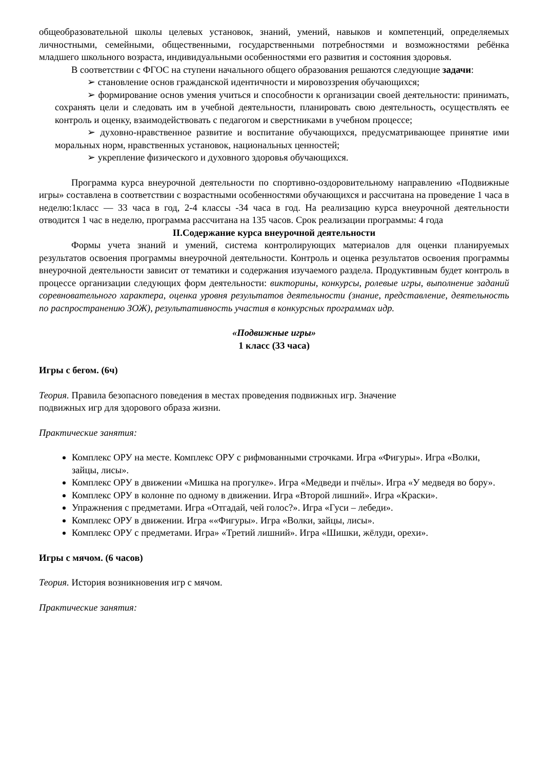общеобразовательной школы целевых установок, знаний, умений, навыков и компетенций, определяемых личностными, семейными, общественными, государственными потребностями и возможностями ребёнка младшего школьного возраста, индивидуальными особенностями его развития и состояния здоровья.
В соответствии с ФГОС на ступени начального общего образования решаются следующие задачи:
➢ становление основ гражданской идентичности и мировоззрения обучающихся;
➢ формирование основ умения учиться и способности к организации своей деятельности: принимать, сохранять цели и следовать им в учебной деятельности, планировать свою деятельность, осуществлять ее контроль и оценку, взаимодействовать с педагогом и сверстниками в учебном процессе;
➢ духовно-нравственное развитие и воспитание обучающихся, предусматривающее принятие ими моральных норм, нравственных установок, национальных ценностей;
➢ укрепление физического и духовного здоровья обучающихся.
Программа курса внеурочной деятельности по спортивно-оздоровительному направлению «Подвижные игры» составлена в соответствии с возрастными особенностями обучающихся и рассчитана на проведение 1 часа в неделю:1класс — 33 часа в год, 2-4 классы -34 часа в год. На реализацию курса внеурочной деятельности отводится 1 час в неделю, программа рассчитана на 135 часов. Срок реализации программы: 4 года
II.Содержание курса внеурочной деятельности
Формы учета знаний и умений, система контролирующих материалов для оценки планируемых результатов освоения программы внеурочной деятельности. Контроль и оценка результатов освоения программы внеурочной деятельности зависит от тематики и содержания изучаемого раздела. Продуктивным будет контроль в процессе организации следующих форм деятельности: викторины, конкурсы, ролевые игры, выполнение заданий соревновательного характера, оценка уровня результатов деятельности (знание, представление, деятельность по распространению ЗОЖ), результативность участия в конкурсных программах идр.
«Подвижные игры»
1 класс (33 часа)
Игры с бегом. (6ч)
Теория. Правила безопасного поведения в местах проведения подвижных игр. Значение
подвижных игр для здорового образа жизни.
Практические занятия:
Комплекс ОРУ на месте. Комплекс ОРУ с рифмованными строчками. Игра «Фигуры». Игра «Волки, зайцы, лисы».
Комплекс ОРУ в движении «Мишка на прогулке». Игра «Медведи и пчёлы». Игра «У медведя во бору».
Комплекс ОРУ в колонне по одному в движении. Игра «Второй лишний». Игра «Краски».
Упражнения с предметами. Игра «Отгадай, чей голос?». Игра «Гуси – лебеди».
Комплекс ОРУ в движении. Игра ««Фигуры». Игра «Волки, зайцы, лисы».
Комплекс ОРУ с предметами. Игра» «Третий лишний». Игра «Шишки, жёлуди, орехи».
Игры с мячом. (6 часов)
Теория. История возникновения игр с мячом.
Практические занятия: